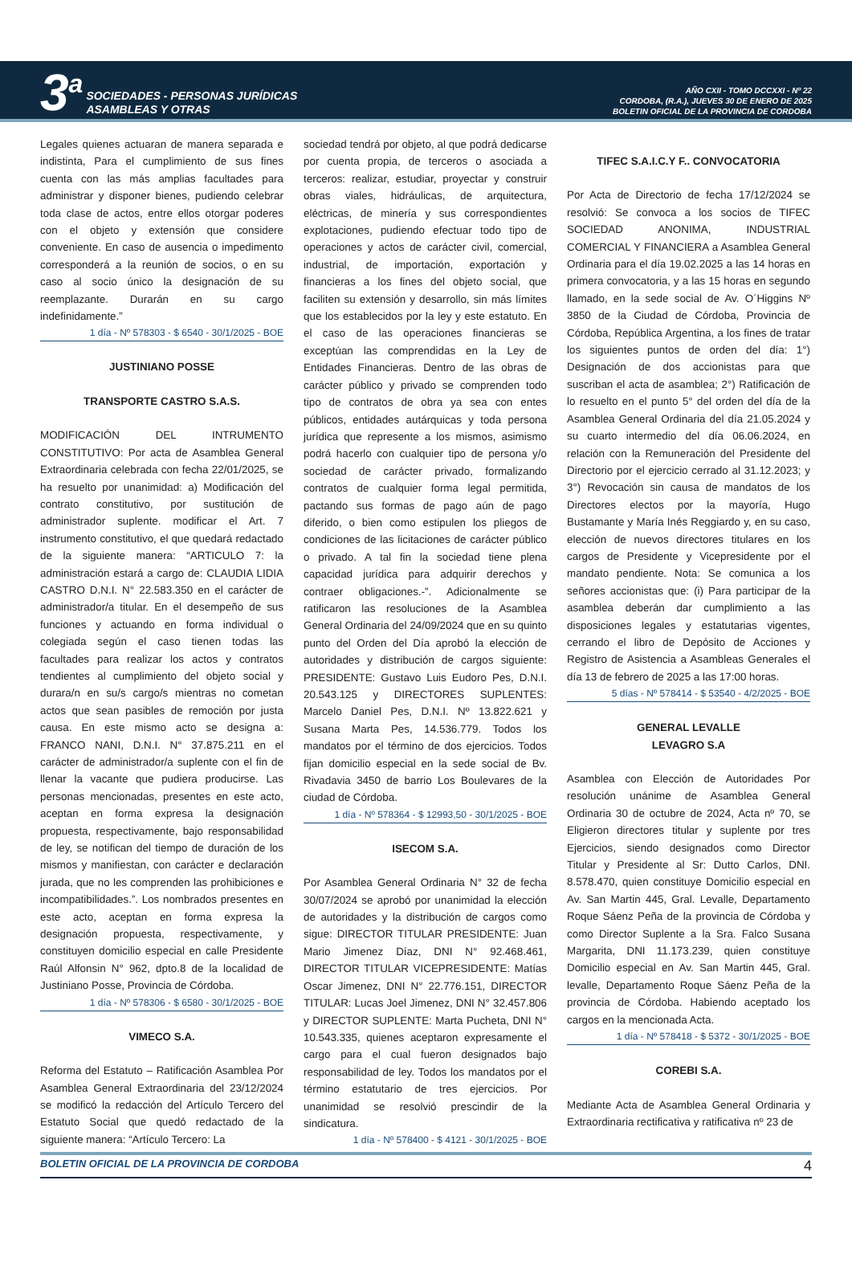3<sup>a</sup>
SOCIEDADES - PERSONAS JURÍDICAS
ASAMBLEAS Y OTRAS
AÑO CXII - TOMO DCCXXI - Nº 22
CORDOBA, (R.A.), JUEVES 30 DE ENERO DE 2025
BOLETIN OFICIAL DE LA PROVINCIA DE CORDOBA
Legales quienes actuaran de manera separada e indistinta, Para el cumplimiento de sus fines cuenta con las más amplias facultades para administrar y disponer bienes, pudiendo celebrar toda clase de actos, entre ellos otorgar poderes con el objeto y extensión que considere conveniente. En caso de ausencia o impedimento corresponderá a la reunión de socios, o en su caso al socio único la designación de su reemplazante. Durarán en su cargo indefinidamente.”
1 día - Nº 578303 - $ 6540 - 30/1/2025 - BOE
JUSTINIANO POSSE
TRANSPORTE CASTRO S.A.S.
MODIFICACIÓN DEL INTRUMENTO CONSTITUTIVO: Por acta de Asamblea General Extraordinaria celebrada con fecha 22/01/2025, se ha resuelto por unanimidad: a) Modificación del contrato constitutivo, por sustitución de administrador suplente. modificar el Art. 7 instrumento constitutivo, el que quedará redactado de la siguiente manera: “ARTICULO 7: la administración estará a cargo de: CLAUDIA LIDIA CASTRO D.N.I. N° 22.583.350 en el carácter de administrador/a titular. En el desempeño de sus funciones y actuando en forma individual o colegiada según el caso tienen todas las facultades para realizar los actos y contratos tendientes al cumplimiento del objeto social y durara/n en su/s cargo/s mientras no cometan actos que sean pasibles de remoción por justa causa. En este mismo acto se designa a: FRANCO NANI, D.N.I. N° 37.875.211 en el carácter de administrador/a suplente con el fin de llenar la vacante que pudiera producirse. Las personas mencionadas, presentes en este acto, aceptan en forma expresa la designación propuesta, respectivamente, bajo responsabilidad de ley, se notifican del tiempo de duración de los mismos y manifiestan, con carácter e declaración jurada, que no les comprenden las prohibiciones e incompatibilidades.”. Los nombrados presentes en este acto, aceptan en forma expresa la designación propuesta, respectivamente, y constituyen domicilio especial en calle Presidente Raúl Alfonsin N° 962, dpto.8 de la localidad de Justiniano Posse, Provincia de Córdoba.
1 día - Nº 578306 - $ 6580 - 30/1/2025 - BOE
VIMECO S.A.
Reforma del Estatuto – Ratificación Asamblea Por Asamblea General Extraordinaria del 23/12/2024 se modificó la redacción del Artículo Tercero del Estatuto Social que quedó redactado de la siguiente manera: “Artículo Tercero: La
sociedad tendrá por objeto, al que podrá dedicarse por cuenta propia, de terceros o asociada a terceros: realizar, estudiar, proyectar y construir obras viales, hidráulicas, de arquitectura, eléctricas, de minería y sus correspondientes explotaciones, pudiendo efectuar todo tipo de operaciones y actos de carácter civil, comercial, industrial, de importación, exportación y financieras a los fines del objeto social, que faciliten su extensión y desarrollo, sin más límites que los establecidos por la ley y este estatuto. En el caso de las operaciones financieras se exceptúan las comprendidas en la Ley de Entidades Financieras. Dentro de las obras de carácter público y privado se comprenden todo tipo de contratos de obra ya sea con entes públicos, entidades autárquicas y toda persona jurídica que represente a los mismos, asimismo podrá hacerlo con cualquier tipo de persona y/o sociedad de carácter privado, formalizando contratos de cualquier forma legal permitida, pactando sus formas de pago aún de pago diferido, o bien como estipulen los pliegos de condiciones de las licitaciones de carácter público o privado. A tal fin la sociedad tiene plena capacidad jurídica para adquirir derechos y contraer obligaciones.-”. Adicionalmente se ratificaron las resoluciones de la Asamblea General Ordinaria del 24/09/2024 que en su quinto punto del Orden del Día aprobó la elección de autoridades y distribución de cargos siguiente: PRESIDENTE: Gustavo Luis Eudoro Pes, D.N.I. 20.543.125 y DIRECTORES SUPLENTES: Marcelo Daniel Pes, D.N.I. Nº 13.822.621 y Susana Marta Pes, 14.536.779. Todos los mandatos por el término de dos ejercicios. Todos fijan domicilio especial en la sede social de Bv. Rivadavia 3450 de barrio Los Boulevares de la ciudad de Córdoba.
1 día - Nº 578364 - $ 12993,50 - 30/1/2025 - BOE
ISECOM S.A.
Por Asamblea General Ordinaria N° 32 de fecha 30/07/2024 se aprobó por unanimidad la elección de autoridades y la distribución de cargos como sigue: DIRECTOR TITULAR PRESIDENTE: Juan Mario Jimenez Díaz, DNI N° 92.468.461, DIRECTOR TITULAR VICEPRESIDENTE: Matías Oscar Jimenez, DNI N° 22.776.151, DIRECTOR TITULAR: Lucas Joel Jimenez, DNI N° 32.457.806 y DIRECTOR SUPLENTE: Marta Pucheta, DNI N° 10.543.335, quienes aceptaron expresamente el cargo para el cual fueron designados bajo responsabilidad de ley. Todos los mandatos por el término estatutario de tres ejercicios. Por unanimidad se resolvió prescindir de la sindicatura.
1 día - Nº 578400 - $ 4121 - 30/1/2025 - BOE
TIFEC S.A.I.C.Y F.. CONVOCATORIA
Por Acta de Directorio de fecha 17/12/2024 se resolvió: Se convoca a los socios de TIFEC SOCIEDAD ANONIMA, INDUSTRIAL COMERCIAL Y FINANCIERA a Asamblea General Ordinaria para el día 19.02.2025 a las 14 horas en primera convocatoria, y a las 15 horas en segundo llamado, en la sede social de Av. O´Higgins Nº 3850 de la Ciudad de Córdoba, Provincia de Córdoba, República Argentina, a los fines de tratar los siguientes puntos de orden del día: 1°) Designación de dos accionistas para que suscriban el acta de asamblea; 2°) Ratificación de lo resuelto en el punto 5° del orden del día de la Asamblea General Ordinaria del día 21.05.2024 y su cuarto intermedio del día 06.06.2024, en relación con la Remuneración del Presidente del Directorio por el ejercicio cerrado al 31.12.2023; y 3°) Revocación sin causa de mandatos de los Directores electos por la mayoría, Hugo Bustamante y María Inés Reggiardo y, en su caso, elección de nuevos directores titulares en los cargos de Presidente y Vicepresidente por el mandato pendiente. Nota: Se comunica a los señores accionistas que: (i) Para participar de la asamblea deberán dar cumplimiento a las disposiciones legales y estatutarias vigentes, cerrando el libro de Depósito de Acciones y Registro de Asistencia a Asambleas Generales el día 13 de febrero de 2025 a las 17:00 horas.
5 días - Nº 578414 - $ 53540 - 4/2/2025 - BOE
GENERAL LEVALLE
LEVAGRO S.A
Asamblea con Elección de Autoridades Por resolución unánime de Asamblea General Ordinaria 30 de octubre de 2024, Acta nº 70, se Eligieron directores titular y suplente por tres Ejercicios, siendo designados como Director Titular y Presidente al Sr: Dutto Carlos, DNI. 8.578.470, quien constituye Domicilio especial en Av. San Martin 445, Gral. Levalle, Departamento Roque Sáenz Peña de la provincia de Córdoba y como Director Suplente a la Sra. Falco Susana Margarita, DNI 11.173.239, quien constituye Domicilio especial en Av. San Martin 445, Gral. levalle, Departamento Roque Sáenz Peña de la provincia de Córdoba. Habiendo aceptado los cargos en la mencionada Acta.
1 día - Nº 578418 - $ 5372 - 30/1/2025 - BOE
COREBI S.A.
Mediante Acta de Asamblea General Ordinaria y Extraordinaria rectificativa y ratificativa nº 23 de
BOLETIN OFICIAL DE LA PROVINCIA DE CORDOBA 4